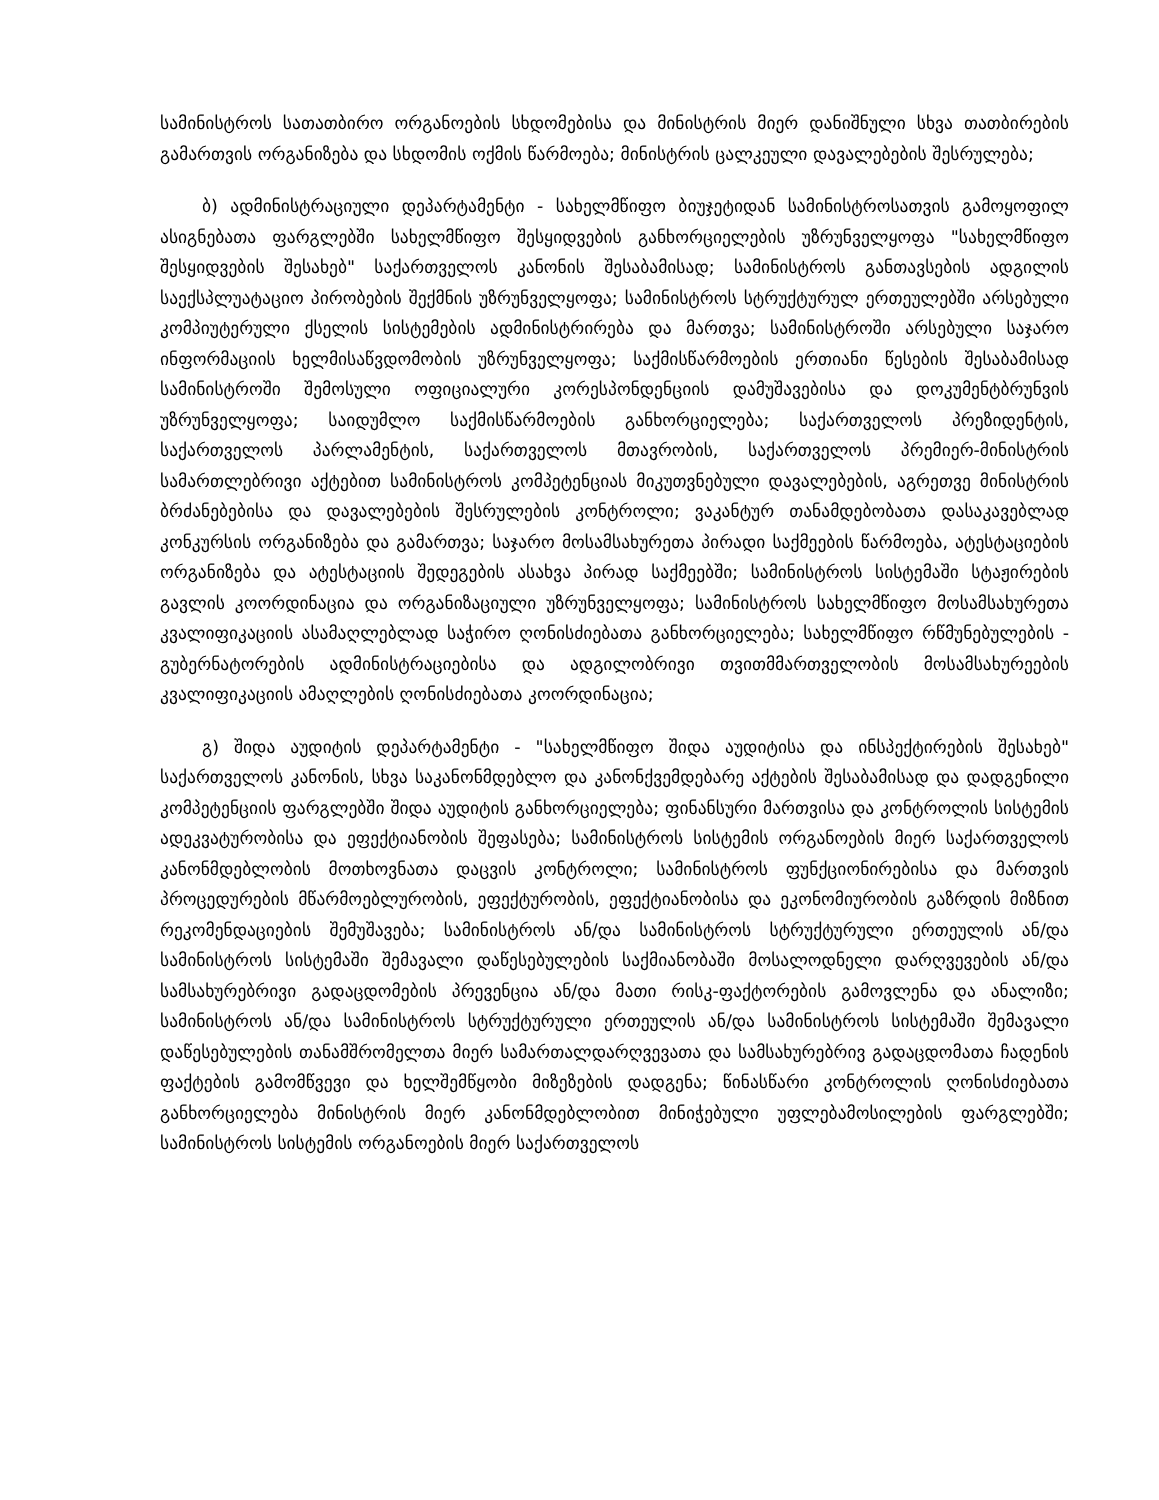სამინისტროს სათათბირო ორგანოების სხდომებისა და მინისტრის მიერ დანიშნული სხვა თათბირების გამართვის ორგანიზება და სხდომის ოქმის წარმოება; მინისტრის ცალკეული დავალებების შესრულება;
ბ) ადმინისტრაციული დეპარტამენტი - სახელმწიფო ბიუჯეტიდან სამინისტროსათვის გამოყოფილ ასიგნებათა ფარგლებში სახელმწიფო შესყიდვების განხორციელების უზრუნველყოფა "სახელმწიფო შესყიდვების შესახებ" საქართველოს კანონის შესაბამისად; სამინისტროს განთავსების ადგილის საექსპლუატაციო პირობების შექმნის უზრუნველყოფა; სამინისტროს სტრუქტურულ ერთეულებში არსებული კომპიუტერული ქსელის სისტემების ადმინისტრირება და მართვა; სამინისტროში არსებული საჯარო ინფორმაციის ხელმისაწვდომობის უზრუნველყოფა; საქმისწარმოების ერთიანი წესების შესაბამისად სამინისტროში შემოსული ოფიციალური კორესპონდენციის დამუშავებისა და დოკუმენტბრუნვის უზრუნველყოფა; საიდუმლო საქმისწარმოების განხორციელება; საქართველოს პრეზიდენტის, საქართველოს პარლამენტის, საქართველოს მთავრობის, საქართველოს პრემიერ-მინისტრის სამართლებრივი აქტებით სამინისტროს კომპეტენციას მიკუთვნებული დავალებების, აგრეთვე მინისტრის ბრძანებებისა და დავალებების შესრულების კონტროლი; ვაკანტურ თანამდებობათა დასაკავებლად კონკურსის ორგანიზება და გამართვა; საჯარო მოსამსახურეთა პირადი საქმეების წარმოება, ატესტაციების ორგანიზება და ატესტაციის შედეგების ასახვა პირად საქმეებში; სამინისტროს სისტემაში სტაჟირების გავლის კოორდინაცია და ორგანიზაციული უზრუნველყოფა; სამინისტროს სახელმწიფო მოსამსახურეთა კვალიფიკაციის ასამაღლებლად საჭირო ღონისძიებათა განხორციელება; სახელმწიფო რწმუნებულების - გუბერნატორების ადმინისტრაციებისა და ადგილობრივი თვითმმართველობის მოსამსახურეების კვალიფიკაციის ამაღლების ღონისძიებათა კოორდინაცია;
გ) შიდა აუდიტის დეპარტამენტი - "სახელმწიფო შიდა აუდიტისა და ინსპექტირების შესახებ" საქართველოს კანონის, სხვა საკანონმდებლო და კანონქვემდებარე აქტების შესაბამისად და დადგენილი კომპეტენციის ფარგლებში შიდა აუდიტის განხორციელება; ფინანსური მართვისა და კონტროლის სისტემის ადეკვატურობისა და ეფექტიანობის შეფასება; სამინისტროს სისტემის ორგანოების მიერ საქართველოს კანონმდებლობის მოთხოვნათა დაცვის კონტროლი; სამინისტროს ფუნქციონირებისა და მართვის პროცედურების მწარმოებლურობის, ეფექტურობის, ეფექტიანობისა და ეკონომიურობის გაზრდის მიზნით რეკომენდაციების შემუშავება; სამინისტროს ან/და სამინისტროს სტრუქტურული ერთეულის ან/და სამინისტროს სისტემაში შემავალი დაწესებულების საქმიანობაში მოსალოდნელი დარღვევების ან/და სამსახურებრივი გადაცდომების პრევენცია ან/და მათი რისკ-ფაქტორების გამოვლენა და ანალიზი; სამინისტროს ან/და სამინისტროს სტრუქტურული ერთეულის ან/და სამინისტროს სისტემაში შემავალი დაწესებულების თანამშრომელთა მიერ სამართალდარღვევათა და სამსახურებრივ გადაცდომათა ჩადენის ფაქტების გამომწვევი და ხელშემწყობი მიზეზების დადგენა; წინასწარი კონტროლის ღონისძიებათა განხორციელება მინისტრის მიერ კანონმდებლობით მინიჭებული უფლებამოსილების ფარგლებში; სამინისტროს სისტემის ორგანოების მიერ საქართველოს